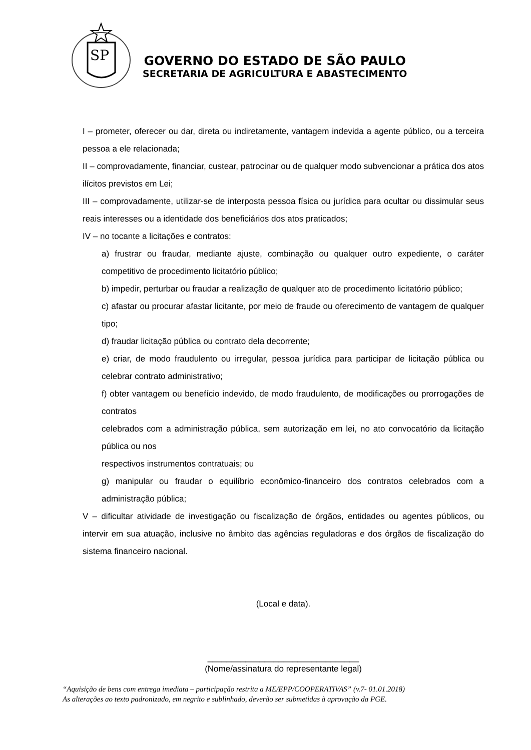SP
GOVERNO DO ESTADO DE SÃO PAULO
SECRETARIA DE AGRICULTURA E ABASTECIMENTO
I – prometer, oferecer ou dar, direta ou indiretamente, vantagem indevida a agente público, ou a terceira pessoa a ele relacionada;
II – comprovadamente, financiar, custear, patrocinar ou de qualquer modo subvencionar a prática dos atos ilícitos previstos em Lei;
III – comprovadamente, utilizar-se de interposta pessoa física ou jurídica para ocultar ou dissimular seus reais interesses ou a identidade dos beneficiários dos atos praticados;
IV – no tocante a licitações e contratos:
a) frustrar ou fraudar, mediante ajuste, combinação ou qualquer outro expediente, o caráter competitivo de procedimento licitatório público;
b) impedir, perturbar ou fraudar a realização de qualquer ato de procedimento licitatório público;
c) afastar ou procurar afastar licitante, por meio de fraude ou oferecimento de vantagem de qualquer tipo;
d) fraudar licitação pública ou contrato dela decorrente;
e) criar, de modo fraudulento ou irregular, pessoa jurídica para participar de licitação pública ou celebrar contrato administrativo;
f) obter vantagem ou benefício indevido, de modo fraudulento, de modificações ou prorrogações de contratos
celebrados com a administração pública, sem autorização em lei, no ato convocatório da licitação pública ou nos
respectivos instrumentos contratuais; ou
g) manipular ou fraudar o equilíbrio econômico-financeiro dos contratos celebrados com a administração pública;
V – dificultar atividade de investigação ou fiscalização de órgãos, entidades ou agentes públicos, ou intervir em sua atuação, inclusive no âmbito das agências reguladoras e dos órgãos de fiscalização do sistema financeiro nacional.
(Local e data).
________________________________
(Nome/assinatura do representante legal)
“Aquisição de bens com entrega imediata – participação restrita a ME/EPP/COOPERATIVAS” (v.7- 01.01.2018)
As alterações ao texto padronizado, em negrito e sublinhado, deverão ser submetidas à aprovação da PGE.